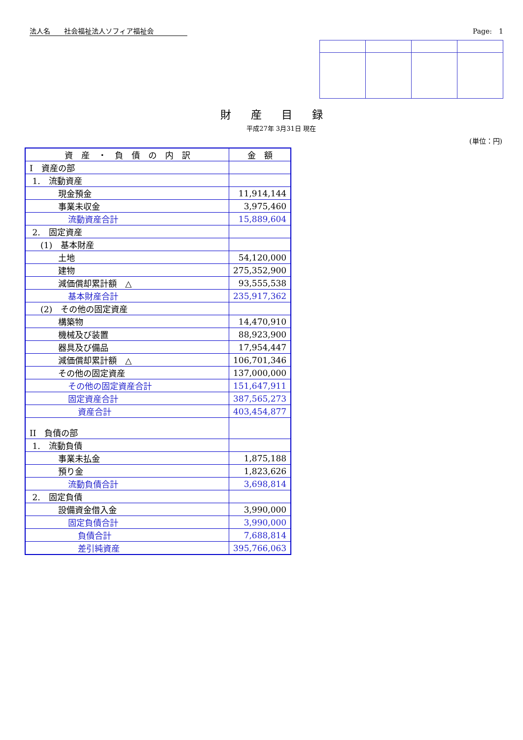法人名　　社会福祉法人ソフィア福祉会 Page:　1
財産目録
平成27年 3月31日 現在
(単位：円)
| 資 産 ・ 負 債 の 内 訳 | 金 額 |
| --- | --- |
| I 資産の部 | |
| 1. 流動資産 | |
| 現金預金 | 11,914,144 |
| 事業未収金 | 3,975,460 |
| 流動資産合計 | 15,889,604 |
| 2. 固定資産 | |
| (1) 基本財産 | |
| 土地 | 54,120,000 |
| 建物 | 275,352,900 |
| 減価償却累計額 △ | 93,555,538 |
| 基本財産合計 | 235,917,362 |
| (2) その他の固定資産 | |
| 構築物 | 14,470,910 |
| 機械及び装置 | 88,923,900 |
| 器具及び備品 | 17,954,447 |
| 減価償却累計額 △ | 106,701,346 |
| その他の固定資産 | 137,000,000 |
| その他の固定資産合計 | 151,647,911 |
| 固定資産合計 | 387,565,273 |
| 資産合計 | 403,454,877 |
| II 負債の部 | |
| 1. 流動負債 | |
| 事業未払金 | 1,875,188 |
| 預り金 | 1,823,626 |
| 流動負債合計 | 3,698,814 |
| 2. 固定負債 | |
| 設備資金借入金 | 3,990,000 |
| 固定負債合計 | 3,990,000 |
| 負債合計 | 7,688,814 |
| 差引純資産 | 395,766,063 |